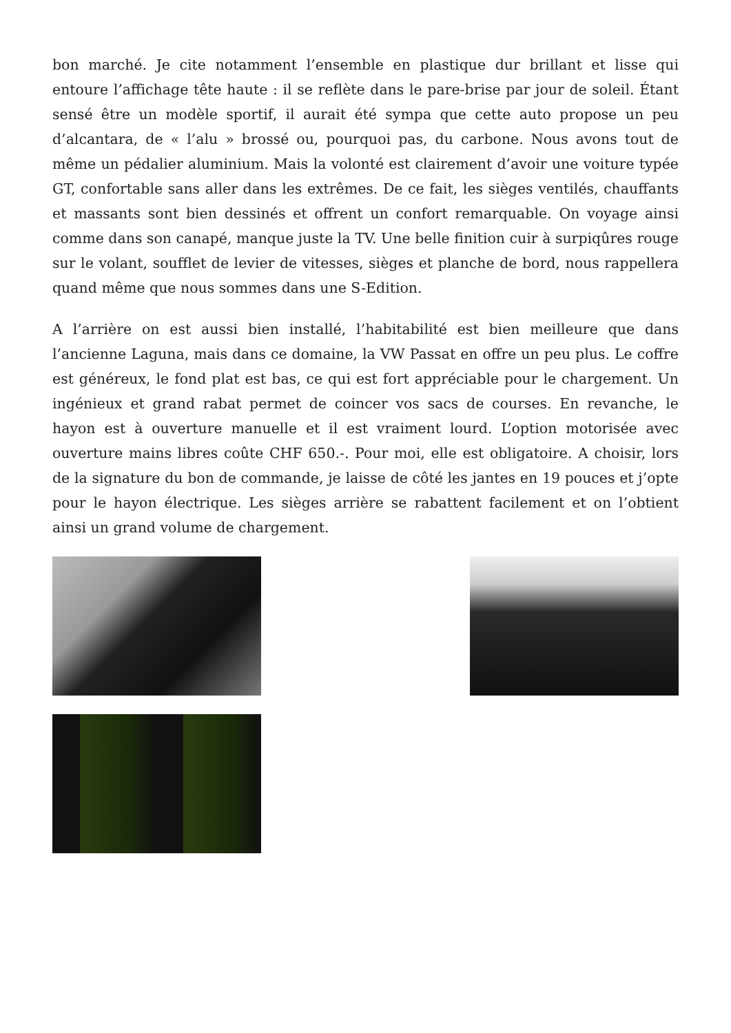bon marché. Je cite notamment l’ensemble en plastique dur brillant et lisse qui entoure l’affichage tête haute : il se reflète dans le pare-brise par jour de soleil. Étant sensé être un modèle sportif, il aurait été sympa que cette auto propose un peu d’alcantara, de « l’alu » brossé ou, pourquoi pas, du carbone. Nous avons tout de même un pédalier aluminium. Mais la volonté est clairement d’avoir une voiture typée GT, confortable sans aller dans les extrêmes. De ce fait, les sièges ventilés, chauffants et massants sont bien dessinés et offrent un confort remarquable. On voyage ainsi comme dans son canapé, manque juste la TV. Une belle finition cuir à surpiqûres rouge sur le volant, soufflet de levier de vitesses, sièges et planche de bord, nous rappellera quand même que nous sommes dans une S-Edition.
A l’arrière on est aussi bien installé, l’habitabilité est bien meilleure que dans l’ancienne Laguna, mais dans ce domaine, la VW Passat en offre un peu plus. Le coffre est généreux, le fond plat est bas, ce qui est fort appréciable pour le chargement. Un ingénieux et grand rabat permet de coincer vos sacs de courses. En revanche, le hayon est à ouverture manuelle et il est vraiment lourd. L’option motorisée avec ouverture mains libres coûte CHF 650.-. Pour moi, elle est obligatoire. A choisir, lors de la signature du bon de commande, je laisse de côté les jantes en 19 pouces et j’opte pour le hayon électrique. Les sièges arrière se rabattent facilement et on l’obtient ainsi un grand volume de chargement.